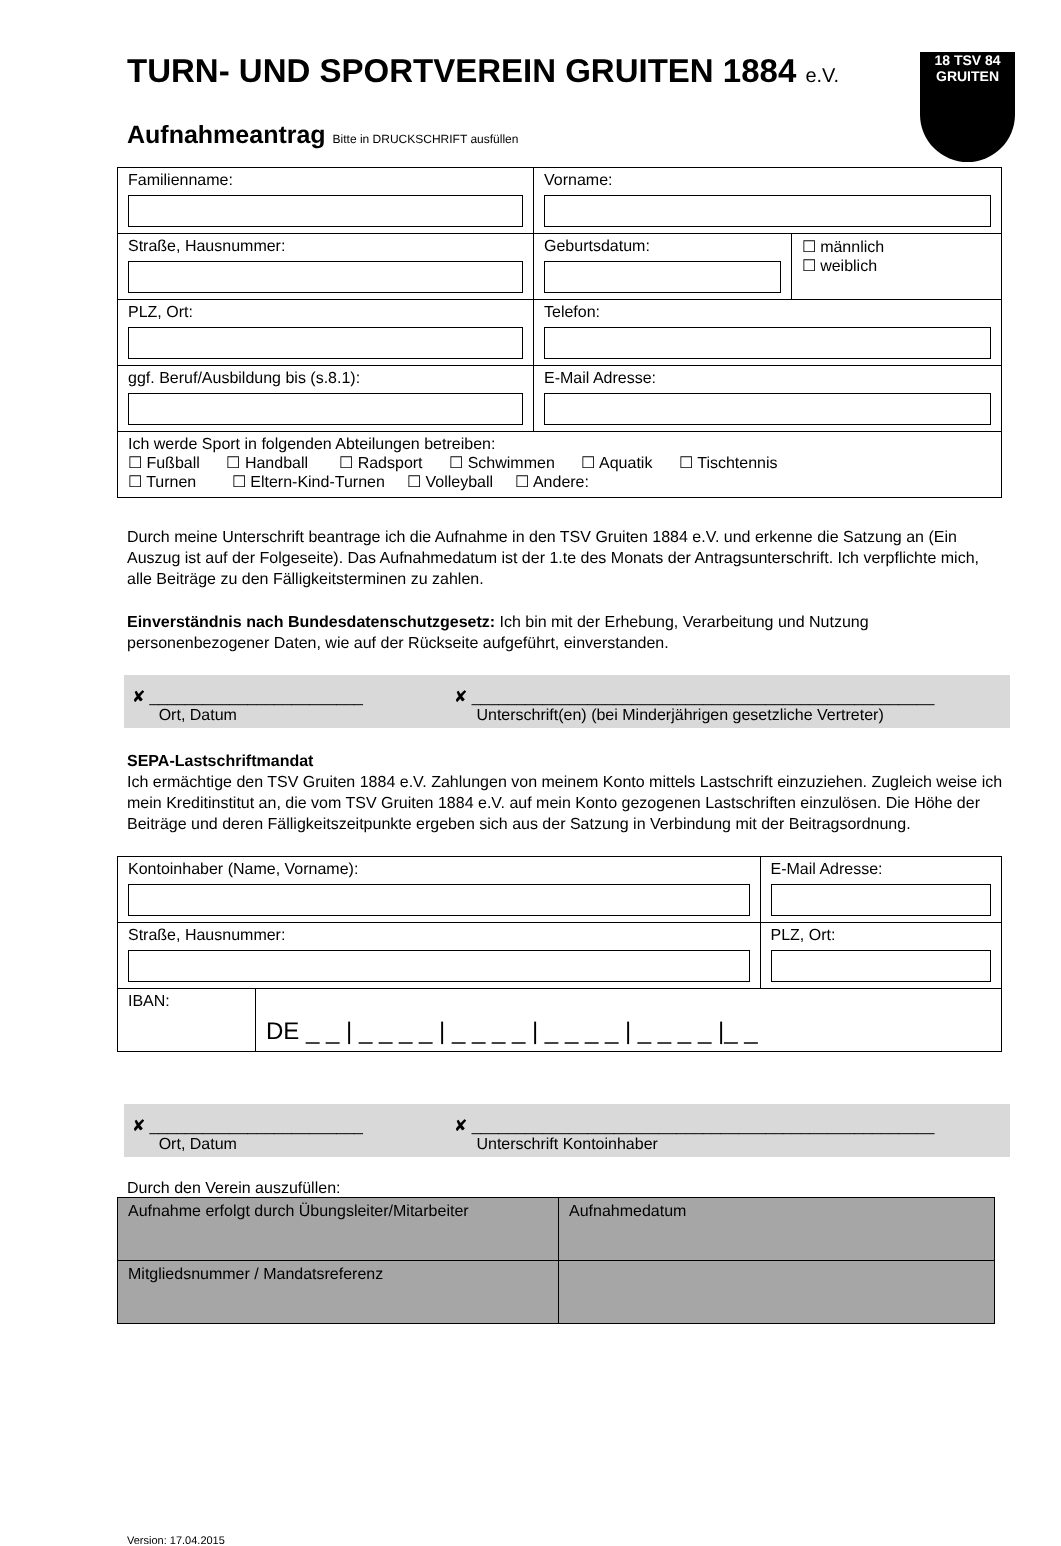18 TSV 84
GRUITEN
TURN- UND SPORTVEREIN GRUITEN 1884 e.V.
Aufnahmeantrag Bitte in DRUCKSCHRIFT ausfüllen
| Familienname: | Vorname: | |
| Straße, Hausnummer: | Geburtsdatum: | ☐ männlich ☐ weiblich |
| PLZ, Ort: | Telefon: | |
| ggf. Beruf/Ausbildung bis (s.8.1): | E-Mail Adresse: | |
| Ich werde Sport in folgenden Abteilungen betreiben: ☐ Fußball ☐ Handball ☐ Radsport ☐ Schwimmen ☐ Aquatik ☐ Tischtennis ☐ Turnen ☐ Eltern-Kind-Turnen ☐ Volleyball ☐ Andere: | | |
Durch meine Unterschrift beantrage ich die Aufnahme in den TSV Gruiten 1884 e.V. und erkenne die Satzung an (Ein Auszug ist auf der Folgeseite). Das Aufnahmedatum ist der 1.te des Monats der Antragsunterschrift. Ich verpflichte mich, alle Beiträge zu den Fälligkeitsterminen zu zahlen.
Einverständnis nach Bundesdatenschutzgesetz: Ich bin mit der Erhebung, Verarbeitung und Nutzung personenbezogener Daten, wie auf der Rückseite aufgeführt, einverstanden.
✘ ________________________
Ort, Datum
✘ ____________________________________________________
Unterschrift(en) (bei Minderjährigen gesetzliche Vertreter)
SEPA-Lastschriftmandat
Ich ermächtige den TSV Gruiten 1884 e.V. Zahlungen von meinem Konto mittels Lastschrift einzuziehen. Zugleich weise ich mein Kreditinstitut an, die vom TSV Gruiten 1884 e.V. auf mein Konto gezogenen Lastschriften einzulösen. Die Höhe der Beiträge und deren Fälligkeitszeitpunkte ergeben sich aus der Satzung in Verbindung mit der Beitragsordnung.
| Kontoinhaber (Name, Vorname): | | E-Mail Adresse: |
| Straße, Hausnummer: | | PLZ, Ort: |
| IBAN: | DE _ _ / _ _ _ _ / _ _ _ _ / _ _ _ _ / _ _ _ _ /_ _ | |
✘ ________________________
Ort, Datum
✘ ____________________________________________________
Unterschrift Kontoinhaber
Durch den Verein auszufüllen:
| Aufnahme erfolgt durch Übungsleiter/Mitarbeiter | Aufnahmedatum |
| Mitgliedsnummer / Mandatsreferenz | |
Version: 17.04.2015